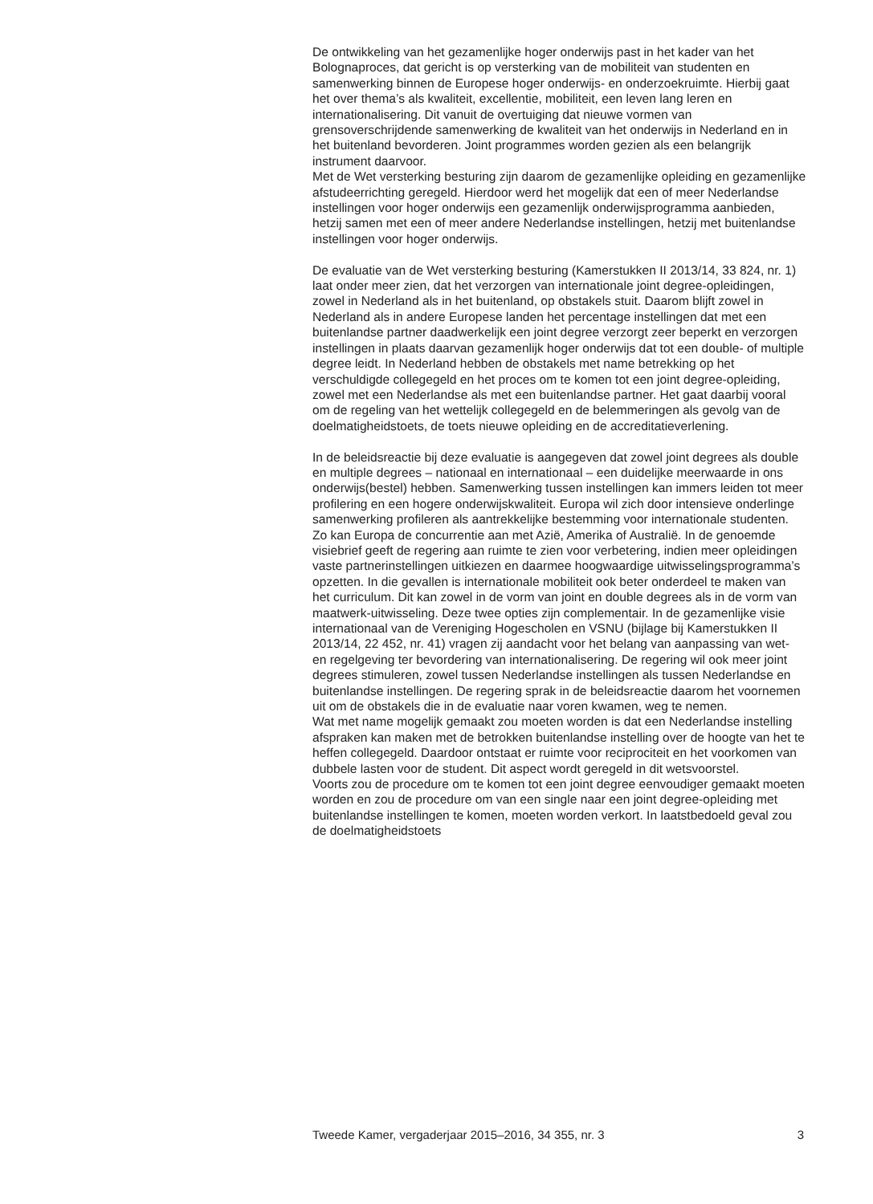De ontwikkeling van het gezamenlijke hoger onderwijs past in het kader van het Bolognaproces, dat gericht is op versterking van de mobiliteit van studenten en samenwerking binnen de Europese hoger onderwijs- en onderzoekruimte. Hierbij gaat het over thema’s als kwaliteit, excellentie, mobiliteit, een leven lang leren en internationalisering. Dit vanuit de overtuiging dat nieuwe vormen van grensoverschrijdende samenwerking de kwaliteit van het onderwijs in Nederland en in het buitenland bevorderen. Joint programmes worden gezien als een belangrijk instrument daarvoor.
Met de Wet versterking besturing zijn daarom de gezamenlijke opleiding en gezamenlijke afstudeerrichting geregeld. Hierdoor werd het mogelijk dat een of meer Nederlandse instellingen voor hoger onderwijs een gezamenlijk onderwijsprogramma aanbieden, hetzij samen met een of meer andere Nederlandse instellingen, hetzij met buitenlandse instellingen voor hoger onderwijs.
De evaluatie van de Wet versterking besturing (Kamerstukken II 2013/14, 33 824, nr. 1) laat onder meer zien, dat het verzorgen van internationale joint degree-opleidingen, zowel in Nederland als in het buitenland, op obstakels stuit. Daarom blijft zowel in Nederland als in andere Europese landen het percentage instellingen dat met een buitenlandse partner daadwerkelijk een joint degree verzorgt zeer beperkt en verzorgen instellingen in plaats daarvan gezamenlijk hoger onderwijs dat tot een double- of multiple degree leidt. In Nederland hebben de obstakels met name betrekking op het verschuldigde collegegeld en het proces om te komen tot een joint degree-opleiding, zowel met een Nederlandse als met een buitenlandse partner. Het gaat daarbij vooral om de regeling van het wettelijk collegegeld en de belemmeringen als gevolg van de doelmatigheidstoets, de toets nieuwe opleiding en de accreditatieverlening.
In de beleidsreactie bij deze evaluatie is aangegeven dat zowel joint degrees als double en multiple degrees – nationaal en internationaal – een duidelijke meerwaarde in ons onderwijs(bestel) hebben. Samenwerking tussen instellingen kan immers leiden tot meer profilering en een hogere onderwijskwaliteit. Europa wil zich door intensieve onderlinge samenwerking profileren als aantrekkelijke bestemming voor internationale studenten. Zo kan Europa de concurrentie aan met Azië, Amerika of Australië. In de genoemde visiebrief geeft de regering aan ruimte te zien voor verbetering, indien meer opleidingen vaste partnerinstellingen uitkiezen en daarmee hoogwaardige uitwisselingsprogramma’s opzetten. In die gevallen is internationale mobiliteit ook beter onderdeel te maken van het curriculum. Dit kan zowel in de vorm van joint en double degrees als in de vorm van maatwerk-uitwisseling. Deze twee opties zijn complementair. In de gezamenlijke visie internationaal van de Vereniging Hogescholen en VSNU (bijlage bij Kamerstukken II 2013/14, 22 452, nr. 41) vragen zij aandacht voor het belang van aanpassing van wet- en regelgeving ter bevordering van internationalisering. De regering wil ook meer joint degrees stimuleren, zowel tussen Nederlandse instellingen als tussen Nederlandse en buitenlandse instellingen. De regering sprak in de beleidsreactie daarom het voornemen uit om de obstakels die in de evaluatie naar voren kwamen, weg te nemen.
Wat met name mogelijk gemaakt zou moeten worden is dat een Nederlandse instelling afspraken kan maken met de betrokken buitenlandse instelling over de hoogte van het te heffen collegegeld. Daardoor ontstaat er ruimte voor reciprociteit en het voorkomen van dubbele lasten voor de student. Dit aspect wordt geregeld in dit wetsvoorstel.
Voorts zou de procedure om te komen tot een joint degree eenvoudiger gemaakt moeten worden en zou de procedure om van een single naar een joint degree-opleiding met buitenlandse instellingen te komen, moeten worden verkort. In laatstbedoeld geval zou de doelmatigheidstoets
Tweede Kamer, vergaderjaar 2015–2016, 34 355, nr. 3 3